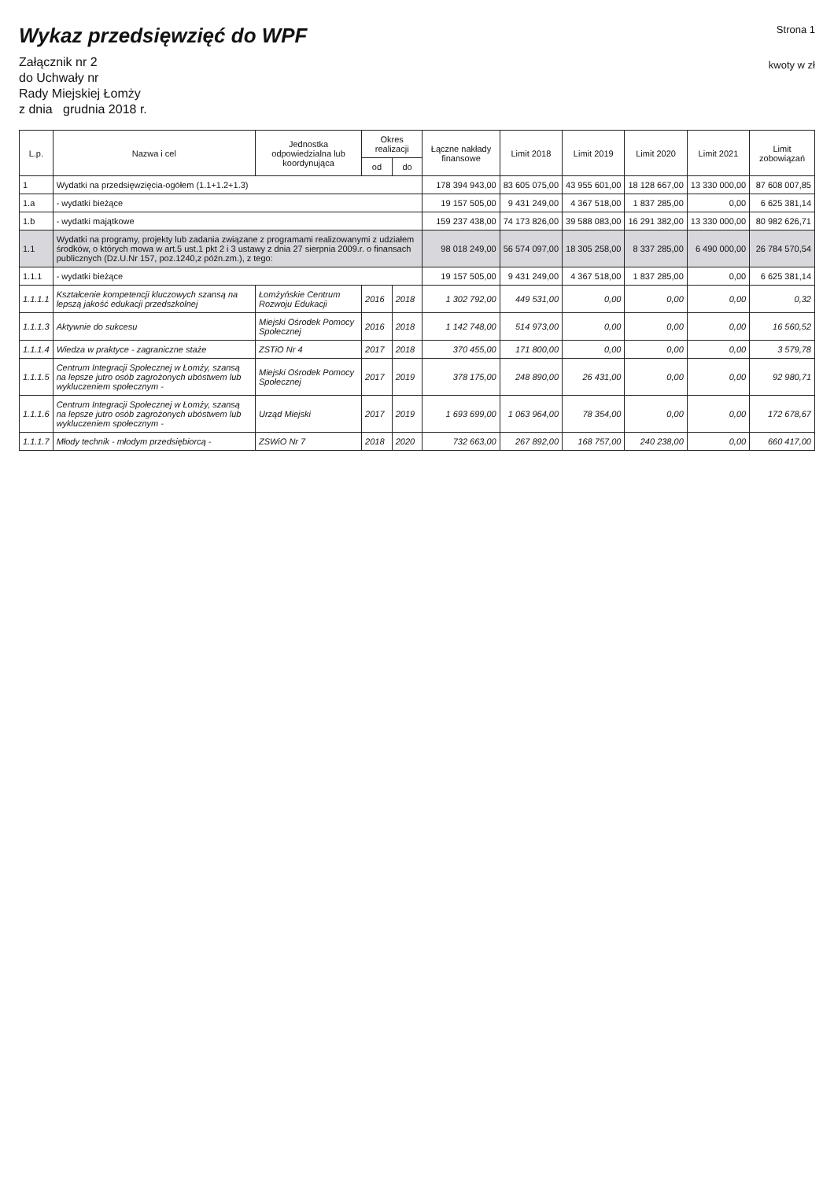Wykaz przedsięwzięć do WPF
Załącznik nr 2
do Uchwały nr
Rady Miejskiej Łomży
z dnia grudnia 2018 r.
Strona 1
kwoty w zł
| L.p. | Nazwa i cel | Jednostka odpowiedzialna lub koordynująca | Okres realizacji | | Łączne nakłady finansowe | Limit 2018 | Limit 2019 | Limit 2020 | Limit 2021 | Limit zobowiązań |
| --- | --- | --- | --- | --- | --- | --- | --- | --- | --- | --- |
| | | | od | do | | | | | | |
| 1 | Wydatki na przedsięwzięcia-ogółem (1.1+1.2+1.3) | | | | 178 394 943,00 | 83 605 075,00 | 43 955 601,00 | 18 128 667,00 | 13 330 000,00 | 87 608 007,85 |
| 1.a | - wydatki bieżące | | | | 19 157 505,00 | 9 431 249,00 | 4 367 518,00 | 1 837 285,00 | 0,00 | 6 625 381,14 |
| 1.b | - wydatki majątkowe | | | | 159 237 438,00 | 74 173 826,00 | 39 588 083,00 | 16 291 382,00 | 13 330 000,00 | 80 982 626,71 |
| 1.1 | Wydatki na programy, projekty lub zadania związane z programami realizowanymi z udziałem środków, o których mowa w art.5 ust.1 pkt 2 i 3 ustawy z dnia 27 sierpnia 2009.r. o finansach publicznych (Dz.U.Nr 157, poz.1240,z późn.zm.), z tego: | | | | 98 018 249,00 | 56 574 097,00 | 18 305 258,00 | 8 337 285,00 | 6 490 000,00 | 26 784 570,54 |
| 1.1.1 | - wydatki bieżące | | | | 19 157 505,00 | 9 431 249,00 | 4 367 518,00 | 1 837 285,00 | 0,00 | 6 625 381,14 |
| 1.1.1.1 | Kształcenie kompetencji kluczowych szansą na lepszą jakość edukacji przedszkolnej | Łomżyńskie Centrum Rozwoju Edukacji | 2016 | 2018 | 1 302 792,00 | 449 531,00 | 0,00 | 0,00 | 0,00 | 0,32 |
| 1.1.1.3 | Aktywnie do sukcesu | Miejski Ośrodek Pomocy Społecznej | 2016 | 2018 | 1 142 748,00 | 514 973,00 | 0,00 | 0,00 | 0,00 | 16 560,52 |
| 1.1.1.4 | Wiedza w praktyce - zagraniczne staże | ZSTiO Nr 4 | 2017 | 2018 | 370 455,00 | 171 800,00 | 0,00 | 0,00 | 0,00 | 3 579,78 |
| 1.1.1.5 | Centrum Integracji Społecznej w Łomży, szansą na lepsze jutro osób zagrożonych ubóstwem lub wykluczeniem społecznym - | Miejski Ośrodek Pomocy Społecznej | 2017 | 2019 | 378 175,00 | 248 890,00 | 26 431,00 | 0,00 | 0,00 | 92 980,71 |
| 1.1.1.6 | Centrum Integracji Społecznej w Łomży, szansą na lepsze jutro osób zagrożonych ubóstwem lub wykluczeniem społecznym - | Urząd Miejski | 2017 | 2019 | 1 693 699,00 | 1 063 964,00 | 78 354,00 | 0,00 | 0,00 | 172 678,67 |
| 1.1.1.7 | Młody technik - młodym przedsiębiorcą - | ZSWiO Nr 7 | 2018 | 2020 | 732 663,00 | 267 892,00 | 168 757,00 | 240 238,00 | 0,00 | 660 417,00 |